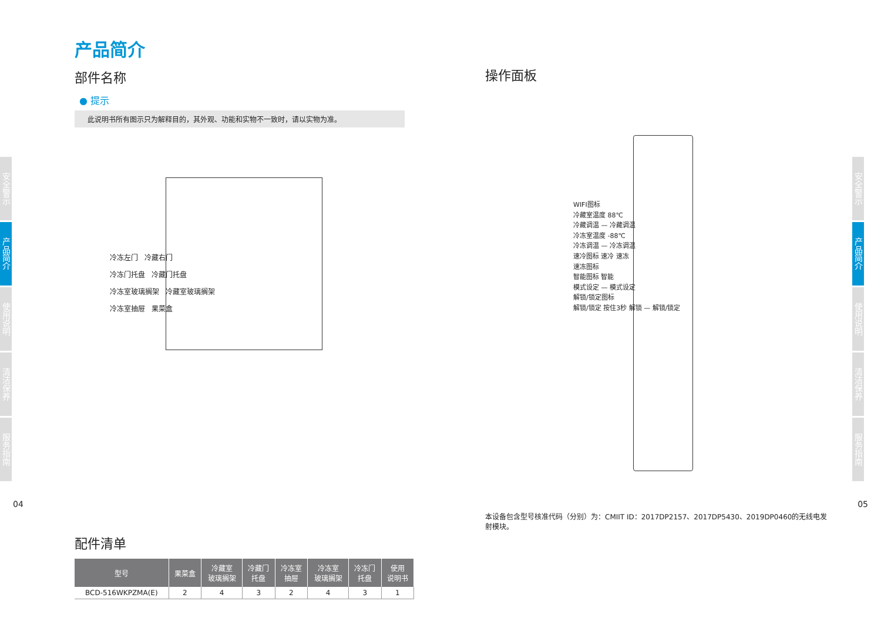安全警示
产品简介
使用说明
清洁保养
服务指南
安全警示
产品简介
使用说明
清洁保养
服务指南
产品简介
部件名称
● 提示
此说明书所有图示只为解释目的，其外观、功能和实物不一致时，请以实物为准。
冷冻左门 冷藏右门
冷冻门托盘 冷藏门托盘
冷冻室玻璃搁架 冷藏室玻璃搁架
冷冻室抽屉 果菜盒
配件清单
| 型号 | 果菜盒 | 冷藏室 玻璃搁架 | 冷藏门 托盘 | 冷冻室 抽屉 | 冷冻室 玻璃搁架 | 冷冻门 托盘 | 使用 说明书 |
| --- | --- | --- | --- | --- | --- | --- | --- |
| BCD-516WKPZMA(E) | 2 | 4 | 3 | 2 | 4 | 3 | 1 |
操作面板
WIFI图标
冷藏室温度 88℃
冷藏调温 — 冷藏调温
冷冻室温度 -88℃
冷冻调温 — 冷冻调温
速冷图标 速冷 速冻
速冻图标
智能图标 智能
模式设定 — 模式设定
解锁/锁定图标
解锁/锁定 按住3秒 解锁 — 解锁/锁定
本设备包含型号核准代码（分别）为：CMIIT ID：2017DP2157、2017DP5430、2019DP0460的无线电发射模块。
04 05